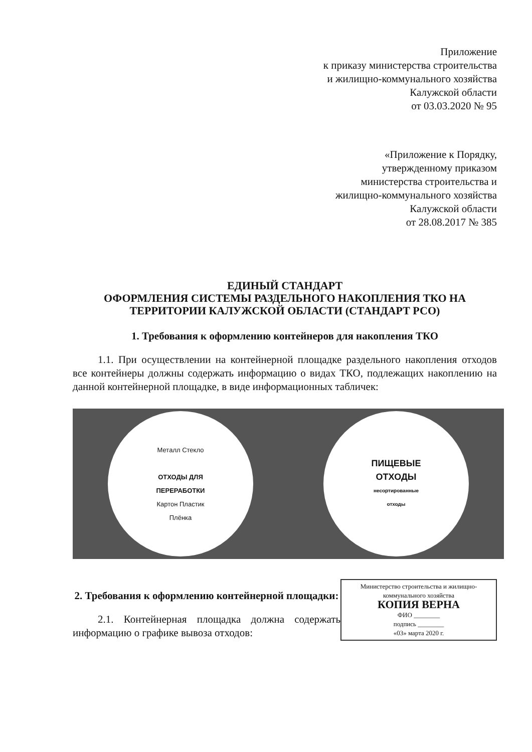Приложение
к приказу министерства строительства
и жилищно-коммунального хозяйства
Калужской области
от 03.03.2020 № 95
«Приложение к Порядку,
утвержденному приказом
министерства строительства и
жилищно-коммунального хозяйства
Калужской области
от 28.08.2017 № 385
ЕДИНЫЙ СТАНДАРТ
ОФОРМЛЕНИЯ СИСТЕМЫ РАЗДЕЛЬНОГО НАКОПЛЕНИЯ ТКО НА ТЕРРИТОРИИ КАЛУЖСКОЙ ОБЛАСТИ (СТАНДАРТ РСО)
1. Требования к оформлению контейнеров для накопления ТКО
1.1. При осуществлении на контейнерной площадке раздельного накопления отходов все контейнеры должны содержать информацию о видах ТКО, подлежащих накоплению на данной контейнерной площадке, в виде информационных табличек:
Металл Стекло
ОТХОДЫ ДЛЯ
ПЕРЕРАБОТКИ
Картон Пластик
Плёнка
ПИЩЕВЫЕ
ОТХОДЫ
несортированные
отходы
Министерство строительства и жилищно-коммунального хозяйства
КОПИЯ ВЕРНА
ФИО ________
подпись ________
«03» марта 2020 г.
2. Требования к оформлению контейнерной площадки:
2.1. Контейнерная площадка должна содержать информацию о графике вывоза отходов: